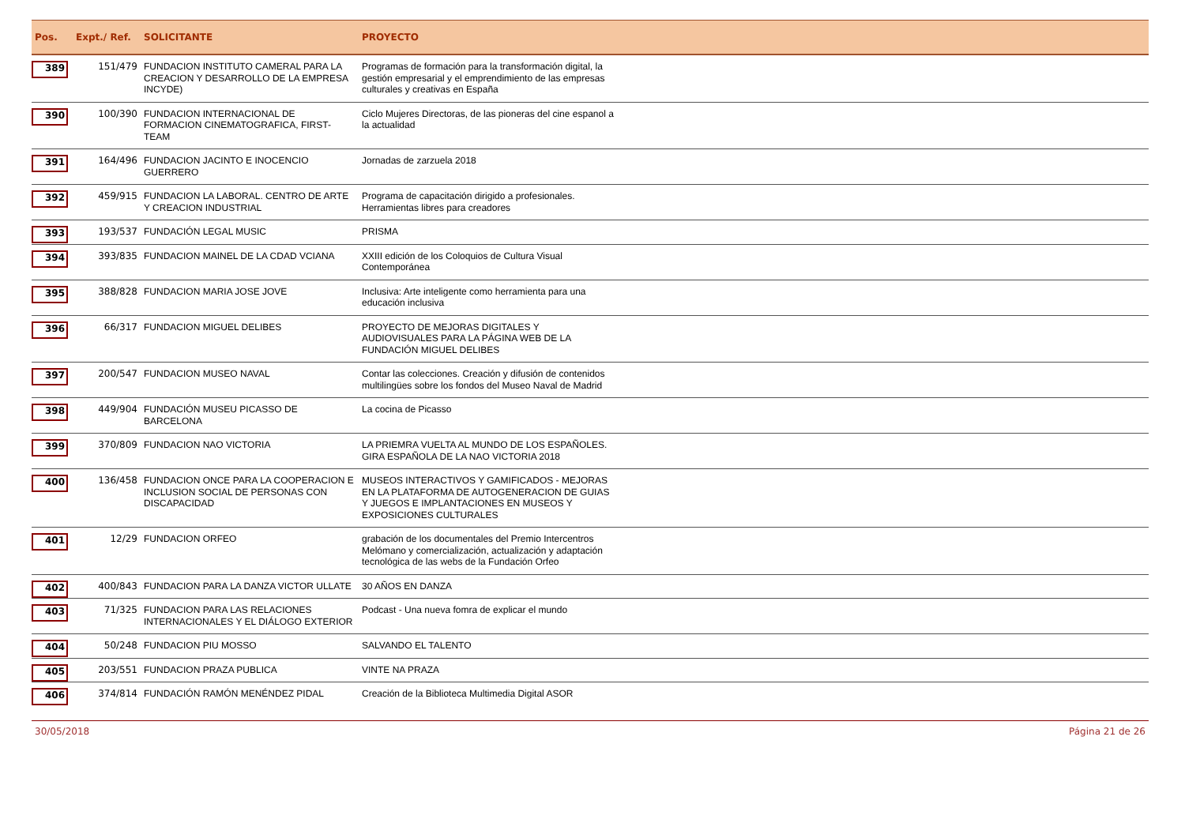| Pos. | Expt./ Ref. | SOLICITANTE | PROYECTO | |
| --- | --- | --- | --- | --- |
| 389 | 151/479 | FUNDACION INSTITUTO CAMERAL PARA LA CREACION Y DESARROLLO DE LA EMPRESA INCYDE) | Programas de formación para la transformación digital, la gestión empresarial y el emprendimiento de las empresas culturales y creativas en España | |
| 390 | 100/390 | FUNDACION INTERNACIONAL DE FORMACION CINEMATOGRAFICA, FIRST-TEAM | Ciclo Mujeres Directoras, de las pioneras del cine espanol a la actualidad | |
| 391 | 164/496 | FUNDACION JACINTO E INOCENCIO GUERRERO | Jornadas de zarzuela 2018 | |
| 392 | 459/915 | FUNDACION LA LABORAL. CENTRO DE ARTE Y CREACION INDUSTRIAL | Programa de capacitación dirigido a profesionales. Herramientas libres para creadores | |
| 393 | 193/537 | FUNDACIÓN LEGAL MUSIC | PRISMA | |
| 394 | 393/835 | FUNDACION MAINEL DE LA CDAD VCIANA | XXIII edición de los Coloquios de Cultura Visual Contemporánea | |
| 395 | 388/828 | FUNDACION MARIA JOSE JOVE | Inclusiva: Arte inteligente como herramienta para una educación inclusiva | |
| 396 | 66/317 | FUNDACION MIGUEL DELIBES | PROYECTO DE MEJORAS DIGITALES Y AUDIOVISUALES PARA LA PÁGINA WEB DE LA FUNDACIÓN MIGUEL DELIBES | |
| 397 | 200/547 | FUNDACION MUSEO NAVAL | Contar las colecciones. Creación y difusión de contenidos multilingües sobre los fondos del Museo Naval de Madrid | |
| 398 | 449/904 | FUNDACIÓN MUSEU PICASSO DE BARCELONA | La cocina de Picasso | |
| 399 | 370/809 | FUNDACION NAO VICTORIA | LA PRIEMRA VUELTA AL MUNDO DE LOS ESPAÑOLES. GIRA ESPAÑOLA DE LA NAO VICTORIA 2018 | |
| 400 | 136/458 | FUNDACION ONCE PARA LA COOPERACION E INCLUSION SOCIAL DE PERSONAS CON DISCAPACIDAD | MUSEOS INTERACTIVOS Y GAMIFICADOS - MEJORAS EN LA PLATAFORMA DE AUTOGENERACION DE GUIAS Y JUEGOS E IMPLANTACIONES EN MUSEOS Y EXPOSICIONES CULTURALES | |
| 401 | 12/29 | FUNDACION ORFEO | grabación de los documentales del Premio Intercentros Melómano y comercialización, actualización y adaptación tecnológica de las webs de la Fundación Orfeo | |
| 402 | 400/843 | FUNDACION PARA LA DANZA VICTOR ULLATE | 30 AÑOS EN DANZA | |
| 403 | 71/325 | FUNDACION PARA LAS RELACIONES INTERNACIONALES Y EL DIÁLOGO EXTERIOR | Podcast - Una nueva fomra de explicar el mundo | |
| 404 | 50/248 | FUNDACION PIU MOSSO | SALVANDO EL TALENTO | |
| 405 | 203/551 | FUNDACION PRAZA PUBLICA | VINTE NA PRAZA | |
| 406 | 374/814 | FUNDACIÓN RAMÓN MENÉNDEZ PIDAL | Creación de la Biblioteca Multimedia Digital ASOR | |
30/05/2018 Página 21 de 26